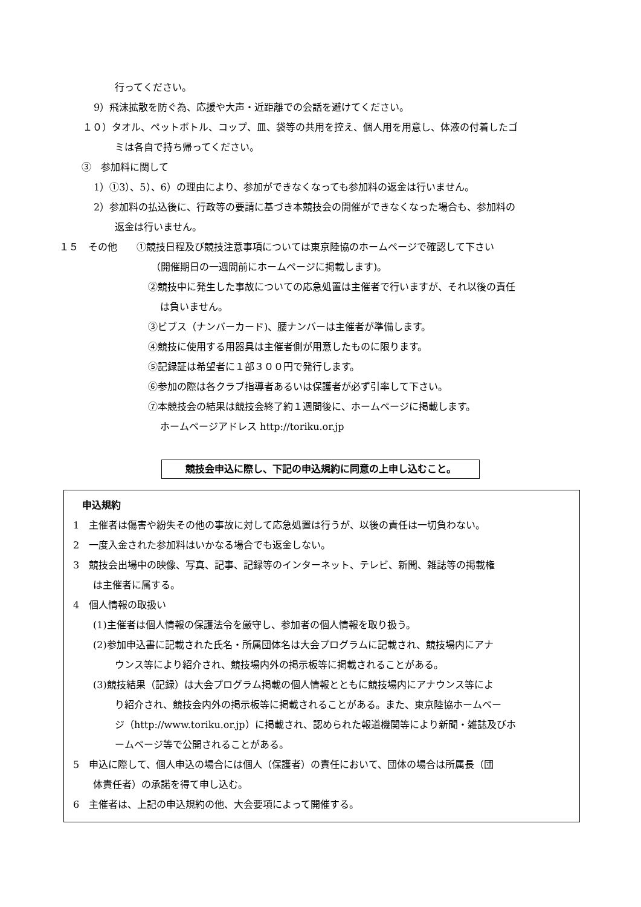行ってください。
9）飛沫拡散を防ぐ為、応援や大声・近距離での会話を避けてください。
１０）タオル、ペットボトル、コップ、皿、袋等の共用を控え、個人用を用意し、体液の付着したゴ
ミは各自で持ち帰ってください。
③　参加料に関して
1）①3）、5）、6）の理由により、参加ができなくなっても参加料の返金は行いません。
2）参加料の払込後に、行政等の要請に基づき本競技会の開催ができなくなった場合も、参加料の
返金は行いません。
１５　その他　　①競技日程及び競技注意事項については東京陸協のホームページで確認して下さい
（開催期日の一週間前にホームページに掲載します)。
②競技中に発生した事故についての応急処置は主催者で行いますが、それ以後の責任
は負いません。
③ビブス（ナンバーカード)、腰ナンバーは主催者が準備します。
④競技に使用する用器具は主催者側が用意したものに限ります。
⑤記録証は希望者に１部３００円で発行します。
⑥参加の際は各クラブ指導者あるいは保護者が必ず引率して下さい。
⑦本競技会の結果は競技会終了約１週間後に、ホームページに掲載します。
ホームページアドレス http://toriku.or.jp
競技会申込に際し、下記の申込規約に同意の上申し込むこと。
申込規約
1　主催者は傷害や紛失その他の事故に対して応急処置は行うが、以後の責任は一切負わない。
2　一度入金された参加料はいかなる場合でも返金しない。
3　競技会出場中の映像、写真、記事、記録等のインターネット、テレビ、新聞、雑誌等の掲載権
は主催者に属する。
4　個人情報の取扱い
(1)主催者は個人情報の保護法令を厳守し、参加者の個人情報を取り扱う。
(2)参加申込書に記載された氏名・所属団体名は大会プログラムに記載され、競技場内にアナ
ウンス等により紹介され、競技場内外の掲示板等に掲載されることがある。
(3)競技結果（記録）は大会プログラム掲載の個人情報とともに競技場内にアナウンス等によ
り紹介され、競技会内外の掲示板等に掲載されることがある。また、東京陸協ホームペー
ジ（http://www.toriku.or.jp）に掲載され、認められた報道機関等により新聞・雑誌及びホ
ームページ等で公開されることがある。
5　申込に際して、個人申込の場合には個人（保護者）の責任において、団体の場合は所属長（団
体責任者）の承諾を得て申し込む。
6　主催者は、上記の申込規約の他、大会要項によって開催する。